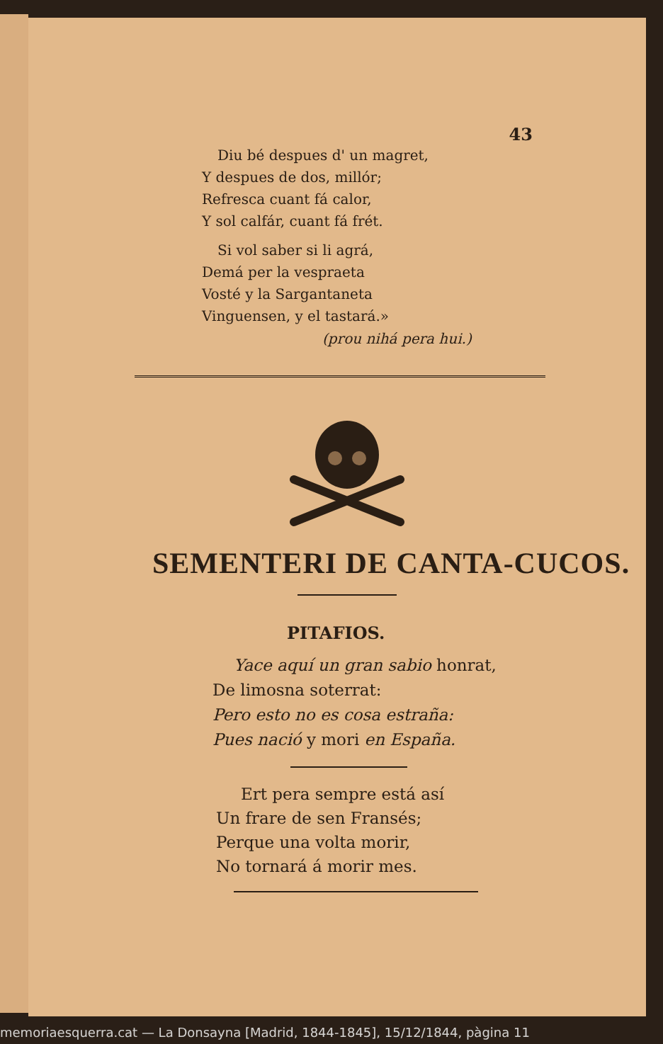43
Diu bé despues d' un magret,
Y despues de dos, millór;
Refresca cuant fá calor,
Y sol calfár, cuant fá frét.
Si vol saber si li agrá,
Demá per la vespraeta
Vosté y la Sargantaneta
Vinguensen, y el tastará.»
(prou nihá pera hui.)
SEMENTERI DE CANTA-CUCOS.
PITAFIOS.
Yace aquí un gran sabio honrat,
De limosna soterrat:
Pero esto no es cosa estraña:
Pues nació y mori en España.
Ert pera sempre está así
Un frare de sen Fransés;
Perque una volta morir,
No tornará á morir mes.
memoriaesquerra.cat — La Donsayna [Madrid, 1844-1845], 15/12/1844, pàgina 11